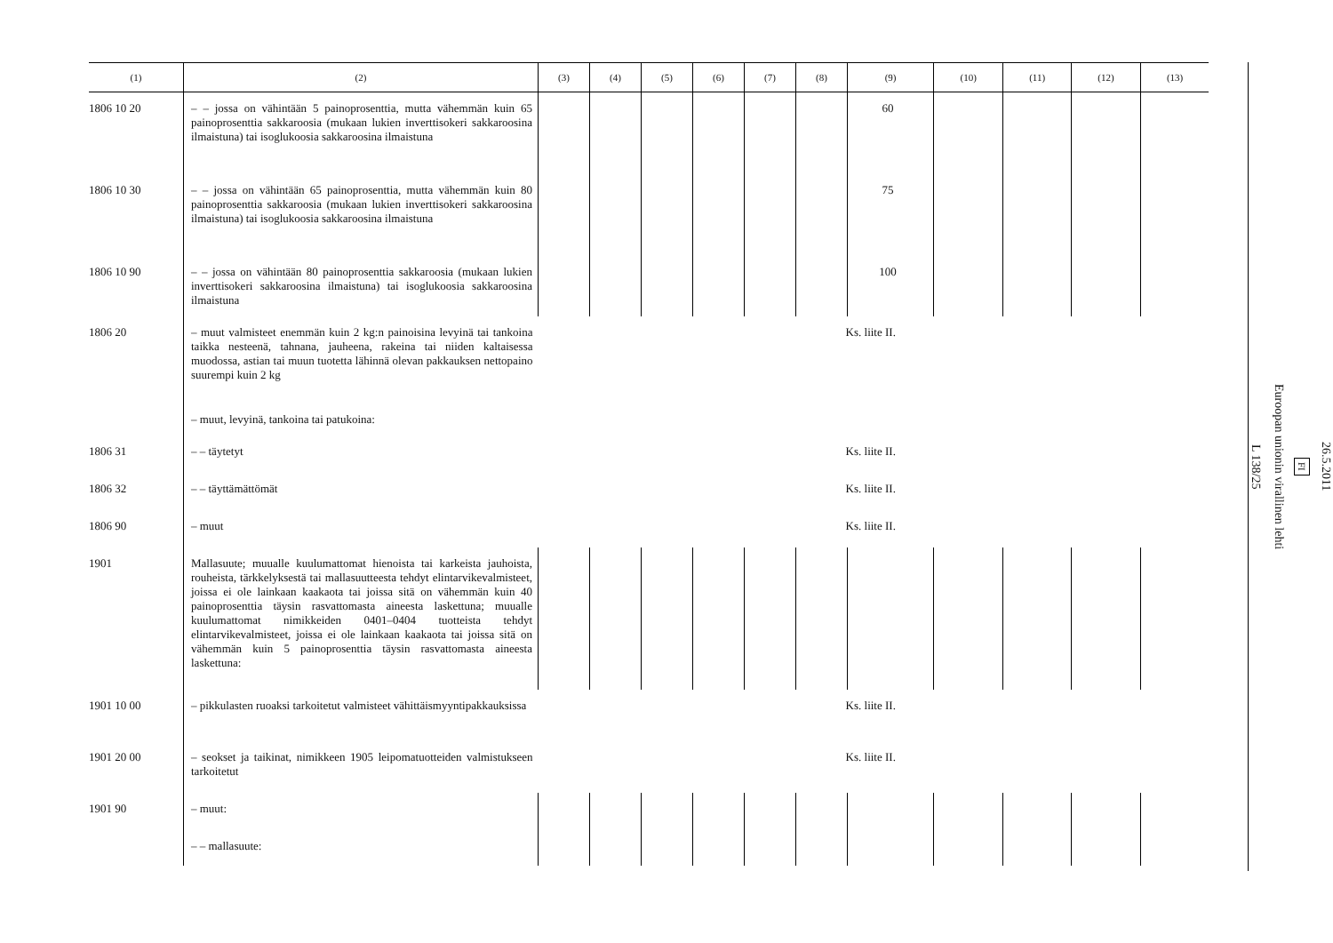| (1) | (2) | (3) | (4) | (5) | (6) | (7) | (8) | (9) | (10) | (11) | (12) | (13) |
| --- | --- | --- | --- | --- | --- | --- | --- | --- | --- | --- | --- | --- |
| 1806 10 20 | – – jossa on vähintään 5 painoprosenttia, mutta vähemmän kuin 65 painoprosenttia sakkaroosia (mukaan lukien inverttisokeri sakkaroosina ilmaistuna) tai isoglukoosia sakkaroosina ilmaistuna | | | | | | | 60 | | | | |
| 1806 10 30 | – – jossa on vähintään 65 painoprosenttia, mutta vähemmän kuin 80 painoprosenttia sakkaroosia (mukaan lukien inverttisokeri sakkaroosina ilmaistuna) tai isoglukoosia sakkaroosina ilmaistuna | | | | | | | 75 | | | | |
| 1806 10 90 | – – jossa on vähintään 80 painoprosenttia sakkaroosia (mukaan lukien inverttisokeri sakkaroosina ilmaistuna) tai isoglukoosia sakkaroosina ilmaistuna | | | | | | | 100 | | | | |
| 1806 20 | – muut valmisteet enemmän kuin 2 kg:n painoisina levyinä tai tankoina taikka nesteenä, tahnana, jauheena, rakeina tai niiden kaltaisessa muodossa, astian tai muun tuotetta lähinnä olevan pakkauksen nettopaino suurempi kuin 2 kg | Ks. liite II. | | | | | | | | | | |
| | – muut, levyinä, tankoina tai patukoina: | | | | | | | | | | | |
| 1806 31 | – – täytetyt | Ks. liite II. | | | | | | | | | | |
| 1806 32 | – – täyttämättömät | Ks. liite II. | | | | | | | | | | |
| 1806 90 | – muut | Ks. liite II. | | | | | | | | | | |
| 1901 | Mallasuute; muualle kuulumattomat hienoista tai karkeista jauhoista, rouheista, tärkkelyksestä tai mallasuutteesta tehdyt elintarvikevalmisteet, joissa ei ole lainkaan kaakaota tai joissa sitä on vähemmän kuin 40 painoprosenttia täysin rasvattomasta aineesta laskettuna; muualle kuulumattomat nimikkeiden 0401–0404 tuotteista tehdyt elintarvikevalmisteet, joissa ei ole lainkaan kaakaota tai joissa sitä on vähemmän kuin 5 painoprosenttia täysin rasvattomasta aineesta laskettuna: | | | | | | | | | | | |
| 1901 10 00 | – pikkulasten ruoaksi tarkoitetut valmisteet vähittäismyyntipakkauksissa | Ks. liite II. | | | | | | | | | | |
| 1901 20 00 | – seokset ja taikinat, nimikkeen 1905 leipomatuotteiden valmistukseen tarkoitetut | Ks. liite II. | | | | | | | | | | |
| 1901 90 | – muut: | | | | | | | | | | | |
| | – – mallasuute: | | | | | | | | | | | |
26.5.2011
FI
Euroopan unionin virallinen lehti
L 138/25